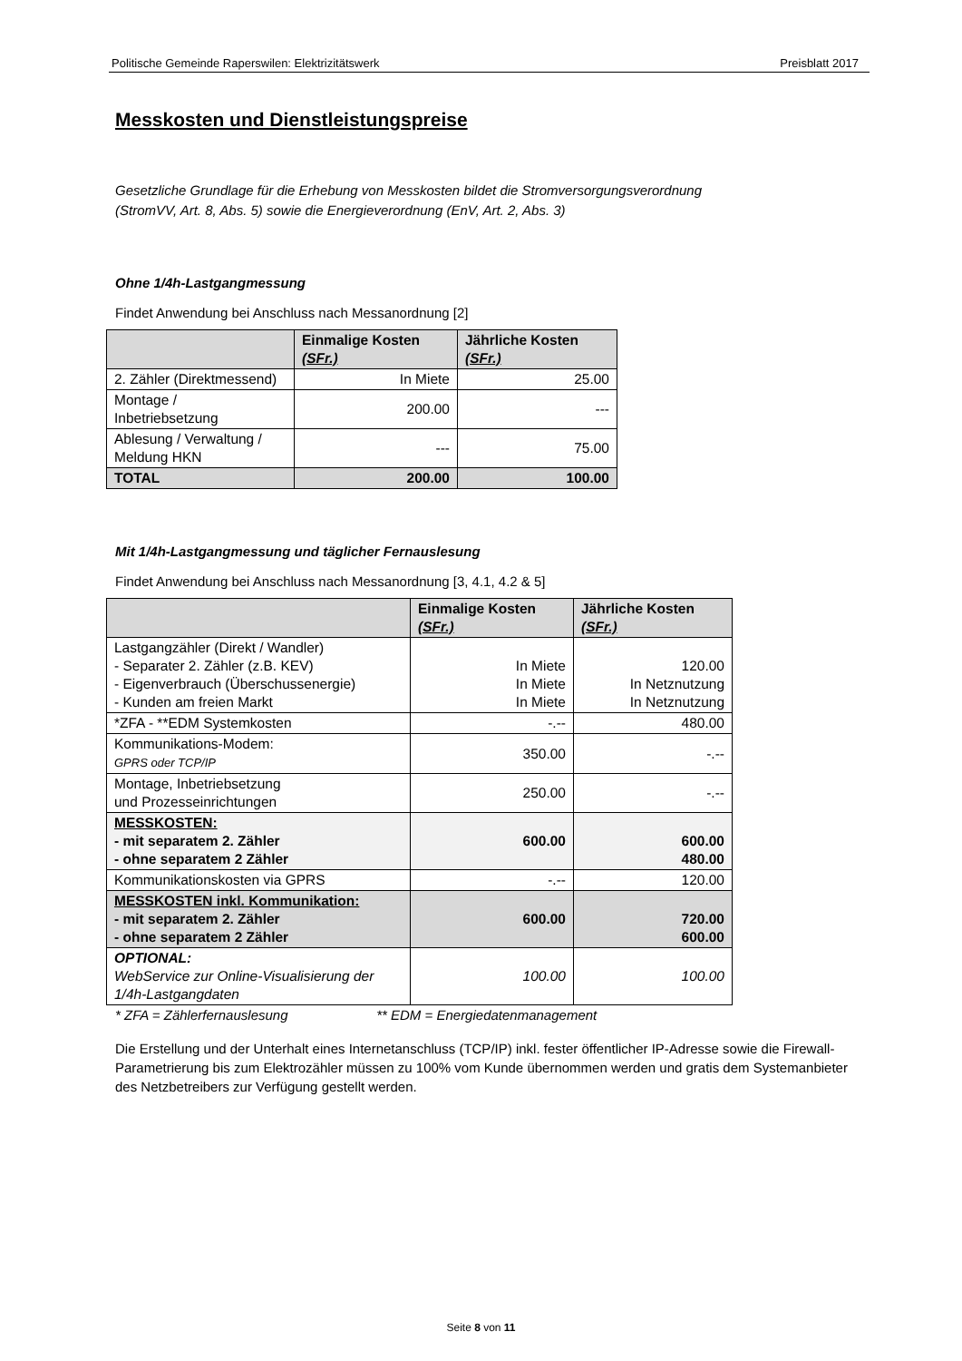Politische Gemeinde Raperswilen: Elektrizitätswerk Preisblatt 2017
Messkosten und Dienstleistungspreise
Gesetzliche Grundlage für die Erhebung von Messkosten bildet die Stromversorgungsverordnung
(StromVV, Art. 8, Abs. 5) sowie die Energieverordnung (EnV, Art. 2, Abs. 3)
Ohne 1/4h-Lastgangmessung
Findet Anwendung bei Anschluss nach Messanordnung [2]
| | Einmalige Kosten (SFr.) | Jährliche Kosten (SFr.) |
| --- | --- | --- |
| 2. Zähler (Direktmessend) | In Miete | 25.00 |
| Montage / Inbetriebsetzung | 200.00 | --- |
| Ablesung / Verwaltung / Meldung HKN | --- | 75.00 |
| TOTAL | 200.00 | 100.00 |
Mit 1/4h-Lastgangmessung und täglicher Fernauslesung
Findet Anwendung bei Anschluss nach Messanordnung [3, 4.1, 4.2 & 5]
| | Einmalige Kosten (SFr.) | Jährliche Kosten (SFr.) |
| --- | --- | --- |
| Lastgangzähler (Direkt / Wandler) - Separater 2. Zähler (z.B. KEV) - Eigenverbrauch (Überschussenergie) - Kunden am freien Markt | In Miete In Miete In Miete | 120.00 In Netznutzung In Netznutzung |
| *ZFA - **EDM Systemkosten | -.-- | 480.00 |
| Kommunikations-Modem: GPRS oder TCP/IP | 350.00 | -.-- |
| Montage, Inbetriebsetzung und Prozesseinrichtungen | 250.00 | -.-- |
| MESSKOSTEN: - mit separatem 2. Zähler - ohne separatem 2 Zähler | 600.00 | 600.00 480.00 |
| Kommunikationskosten via GPRS | -.-- | 120.00 |
| MESSKOSTEN inkl. Kommunikation: - mit separatem 2. Zähler - ohne separatem 2 Zähler | 600.00 | 720.00 600.00 |
| OPTIONAL: WebService zur Online-Visualisierung der 1/4h-Lastgangdaten | 100.00 | 100.00 |
* ZFA = Zählerfernauslesung ** EDM = Energiedatenmanagement
Die Erstellung und der Unterhalt eines Internetanschluss (TCP/IP) inkl. fester öffentlicher IP-Adresse sowie die Firewall-Parametrierung bis zum Elektrozähler müssen zu 100% vom Kunde übernommen werden und gratis dem Systemanbieter des Netzbetreibers zur Verfügung gestellt werden.
Seite 8 von 11